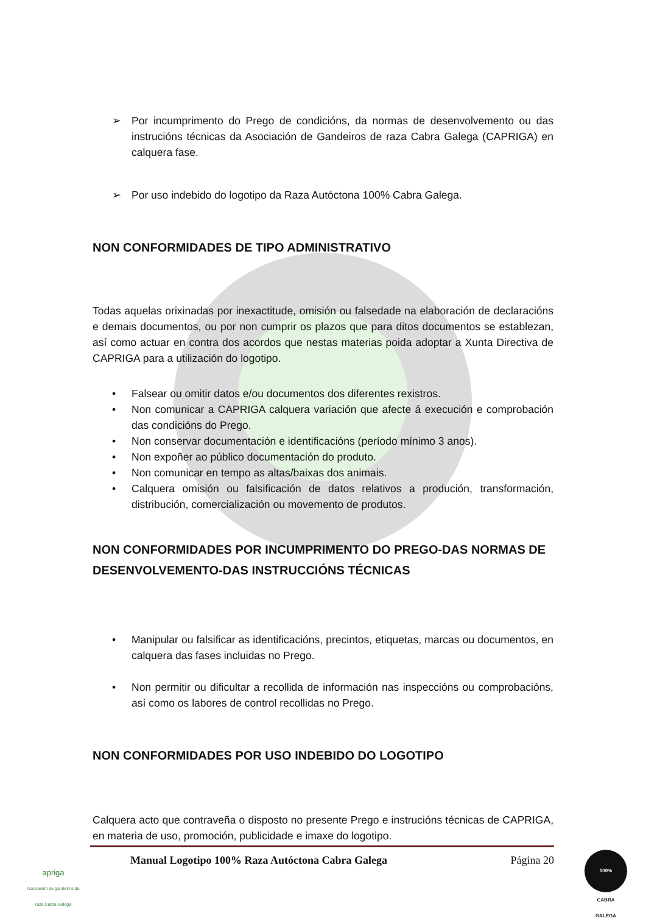➢ Por incumprimento do Prego de condicións, da normas de desenvolvemento ou das instrucións técnicas da Asociación de Gandeiros de raza Cabra Galega (CAPRIGA) en calquera fase.
➢ Por uso indebido do logotipo da Raza Autóctona 100% Cabra Galega.
NON CONFORMIDADES DE TIPO ADMINISTRATIVO
Todas aquelas orixinadas por inexactitude, omisión ou falsedade na elaboración de declaracións e demais documentos, ou por non cumprir os plazos que para ditos documentos se establezan, así como actuar en contra dos acordos que nestas materias poida adoptar a Xunta Directiva de CAPRIGA para a utilización do logotipo.
• Falsear ou omitir datos e/ou documentos dos diferentes rexistros.
• Non comunicar a CAPRIGA calquera variación que afecte á execución e comprobación das condicións do Prego.
• Non conservar documentación e identificacións (período mínimo 3 anos).
• Non expoñer ao público documentación do produto.
• Non comunicar en tempo as altas/baixas dos animais.
• Calquera omisión ou falsificación de datos relativos a produción, transformación, distribución, comercialización ou movemento de produtos.
NON CONFORMIDADES POR INCUMPRIMENTO DO PREGO-DAS NORMAS DE DESENVOLVEMENTO-DAS INSTRUCCIÓNS TÉCNICAS
• Manipular ou falsificar as identificacións, precintos, etiquetas, marcas ou documentos, en calquera das fases incluidas no Prego.
• Non permitir ou dificultar a recollida de información nas inspeccións ou comprobacións, así como os labores de control recollidas no Prego.
NON CONFORMIDADES POR USO INDEBIDO DO LOGOTIPO
Calquera acto que contraveña o disposto no presente Prego e instrucións técnicas de CAPRIGA, en materia de uso, promoción, publicidade e imaxe do logotipo.
apriga
Asociación de gandeiros da raza Cabra Galega
Manual Logotipo 100% Raza Autóctona Cabra Galega Página 20
100%
CABRA
GALEGA